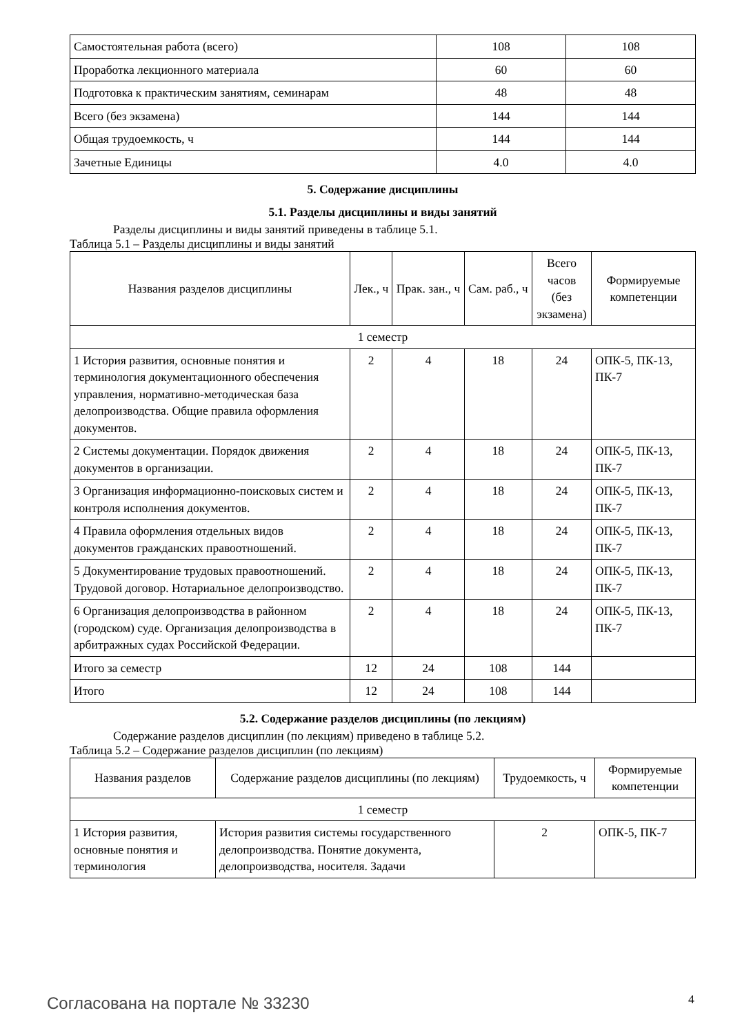| Самостоятельная работа (всего) | 108 | 108 |
| Проработка лекционного материала | 60 | 60 |
| Подготовка к практическим занятиям, семинарам | 48 | 48 |
| Всего (без экзамена) | 144 | 144 |
| Общая трудоемкость, ч | 144 | 144 |
| Зачетные Единицы | 4.0 | 4.0 |
5. Содержание дисциплины
5.1. Разделы дисциплины и виды занятий
Разделы дисциплины и виды занятий приведены в таблице 5.1.
Таблица 5.1 – Разделы дисциплины и виды занятий
| Названия разделов дисциплины | Лек., ч | Прак. зан., ч | Сам. раб., ч | Всего часов (без экзамена) | Формируемые компетенции |
| --- | --- | --- | --- | --- | --- |
| 1 семестр | | | | | |
| 1 История развития, основные понятия и терминология документационного обеспечения управления, нормативно-методическая база делопроизводства. Общие правила оформления документов. | 2 | 4 | 18 | 24 | ОПК-5, ПК-13, ПК-7 |
| 2 Системы документации. Порядок движения документов в организации. | 2 | 4 | 18 | 24 | ОПК-5, ПК-13, ПК-7 |
| 3 Организация информационно-поисковых систем и контроля исполнения документов. | 2 | 4 | 18 | 24 | ОПК-5, ПК-13, ПК-7 |
| 4 Правила оформления отдельных видов документов гражданских правоотношений. | 2 | 4 | 18 | 24 | ОПК-5, ПК-13, ПК-7 |
| 5 Документирование трудовых правоотношений. Трудовой договор. Нотариальное делопроизводство. | 2 | 4 | 18 | 24 | ОПК-5, ПК-13, ПК-7 |
| 6 Организация делопроизводства в районном (городском) суде. Организация делопроизводства в арбитражных судах Российской Федерации. | 2 | 4 | 18 | 24 | ОПК-5, ПК-13, ПК-7 |
| Итого за семестр | 12 | 24 | 108 | 144 | |
| Итого | 12 | 24 | 108 | 144 | |
5.2. Содержание разделов дисциплины (по лекциям)
Содержание разделов дисциплин (по лекциям) приведено в таблице 5.2.
Таблица 5.2 – Содержание разделов дисциплин (по лекциям)
| Названия разделов | Содержание разделов дисциплины (по лекциям) | Трудоемкость, ч | Формируемые компетенции |
| --- | --- | --- | --- |
| 1 семестр | | | |
| 1 История развития, основные понятия и терминология | История развития системы государственного делопроизводства. Понятие документа, делопроизводства, носителя. Задачи | 2 | ОПК-5, ПК-7 |
Согласована на портале № 33230 4